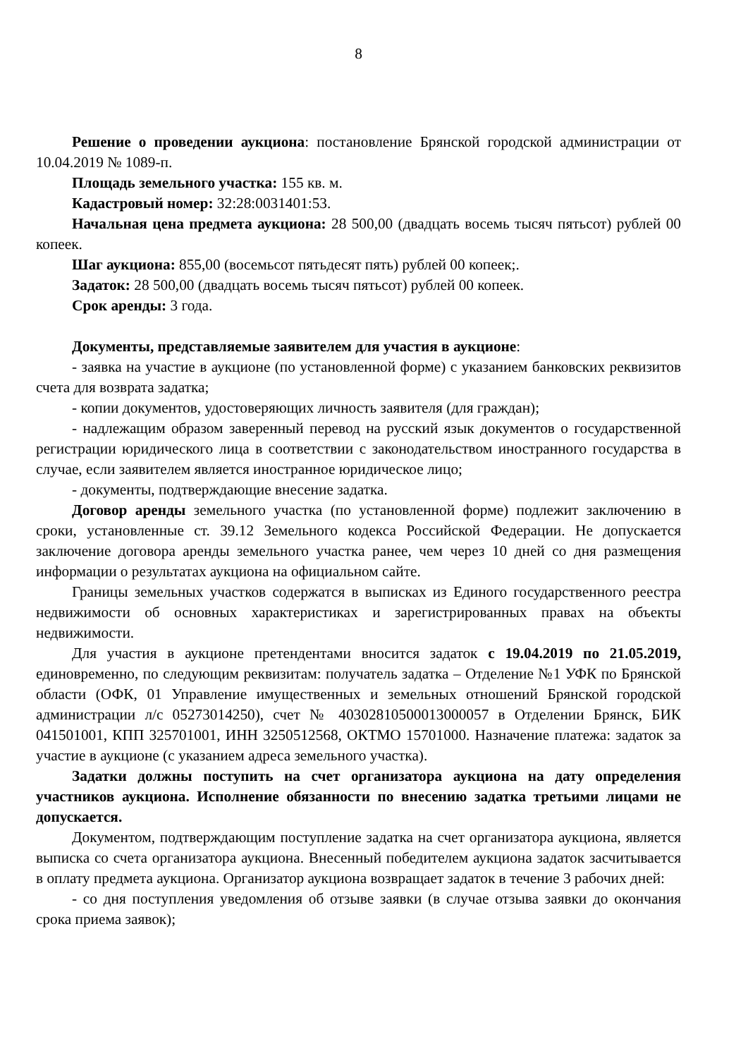8
Решение о проведении аукциона: постановление Брянской городской администрации от 10.04.2019 № 1089-п.
Площадь земельного участка: 155 кв. м.
Кадастровый номер: 32:28:0031401:53.
Начальная цена предмета аукциона: 28 500,00 (двадцать восемь тысяч пятьсот) рублей 00 копеек.
Шаг аукциона: 855,00 (восемьсот пятьдесят пять) рублей 00 копеек;.
Задаток: 28 500,00 (двадцать восемь тысяч пятьсот) рублей 00 копеек.
Срок аренды: 3 года.
Документы, представляемые заявителем для участия в аукционе:
- заявка на участие в аукционе (по установленной форме) с указанием банковских реквизитов счета для возврата задатка;
- копии документов, удостоверяющих личность заявителя (для граждан);
- надлежащим образом заверенный перевод на русский язык документов о государственной регистрации юридического лица в соответствии с законодательством иностранного государства в случае, если заявителем является иностранное юридическое лицо;
- документы, подтверждающие внесение задатка.
Договор аренды земельного участка (по установленной форме) подлежит заключению в сроки, установленные ст. 39.12 Земельного кодекса Российской Федерации. Не допускается заключение договора аренды земельного участка ранее, чем через 10 дней со дня размещения информации о результатах аукциона на официальном сайте.
Границы земельных участков содержатся в выписках из Единого государственного реестра недвижимости об основных характеристиках и зарегистрированных правах на объекты недвижимости.
Для участия в аукционе претендентами вносится задаток с 19.04.2019 по 21.05.2019, единовременно, по следующим реквизитам: получатель задатка – Отделение №1 УФК по Брянской области (ОФК, 01 Управление имущественных и земельных отношений Брянской городской администрации л/с 05273014250), счет № 40302810500013000057 в Отделении Брянск, БИК 041501001, КПП 325701001, ИНН 3250512568, ОКТМО 15701000. Назначение платежа: задаток за участие в аукционе (с указанием адреса земельного участка).
Задатки должны поступить на счет организатора аукциона на дату определения участников аукциона. Исполнение обязанности по внесению задатка третьими лицами не допускается.
Документом, подтверждающим поступление задатка на счет организатора аукциона, является выписка со счета организатора аукциона. Внесенный победителем аукциона задаток засчитывается в оплату предмета аукциона. Организатор аукциона возвращает задаток в течение 3 рабочих дней:
- со дня поступления уведомления об отзыве заявки (в случае отзыва заявки до окончания срока приема заявок);